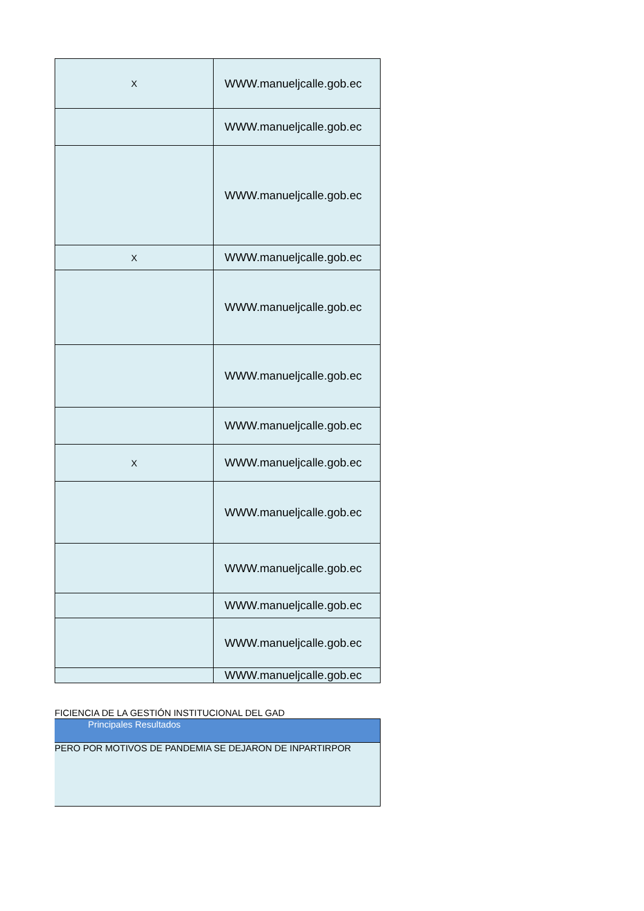| X | WWW.manueljcalle.gob.ec |
| | WWW.manueljcalle.gob.ec |
| | WWW.manueljcalle.gob.ec |
| X | WWW.manueljcalle.gob.ec |
| | WWW.manueljcalle.gob.ec |
| | WWW.manueljcalle.gob.ec |
| | WWW.manueljcalle.gob.ec |
| X | WWW.manueljcalle.gob.ec |
| | WWW.manueljcalle.gob.ec |
| | WWW.manueljcalle.gob.ec |
| | WWW.manueljcalle.gob.ec |
| | WWW.manueljcalle.gob.ec |
| | WWW.manueljcalle.gob.ec |
FICIENCIA DE LA GESTIÓN INSTITUCIONAL DEL GAD
Principales Resultados
PERO POR MOTIVOS DE PANDEMIA SE DEJARON DE INPARTIRPOR